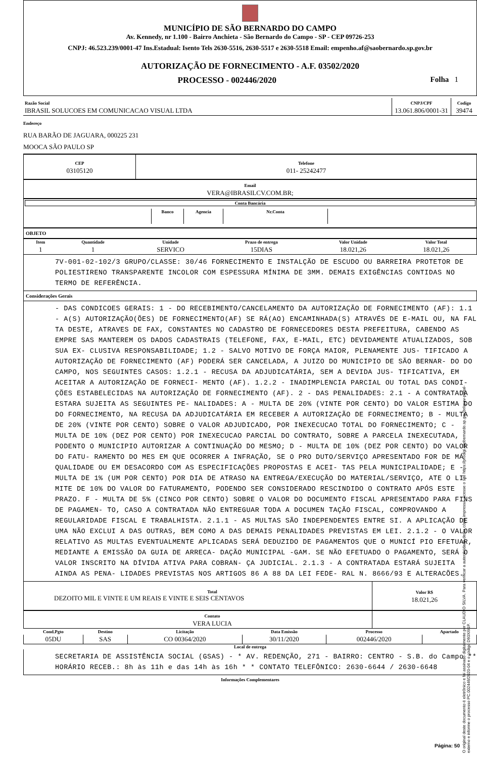MUNICÍPIO DE SÃO BERNARDO DO CAMPO
Av. Kennedy, nr 1.100 - Bairro Anchieta - São Bernardo do Campo - SP - CEP 09726-253
CNPJ: 46.523.239/0001-47 Ins.Estadual: Isento Tels 2630-5516, 2630-5517 e 2630-5518 Email: empenho.af@saobernardo.sp.gov.br
AUTORIZAÇÃO DE FORNECIMENTO - A.F. 03502/2020
PROCESSO - 002446/2020 Folha 1
| Razão Social IBRASIL SOLUCOES EM COMUNICACAO VISUAL LTDA | CNPJ/CPF 13.061.806/0001-31 | Codigo 39474 |
Endereço
RUA BARÃO DE JAGUARA, 000225 231
MOOCA SÃO PAULO SP
| CEP 03105120 | Telefone 011- 25242477 |
Email
VERA@IBRASILCV.COM.BR;
Conta Bancária
| Banco | Agencia | Nr.Conta |
| --- | --- | --- |
OBJETO
| Item | Quantidade | Unidade | Prazo de entrega | Valor Unidade | Valor Total |
| --- | --- | --- | --- | --- | --- |
| 1 | 1 | SERVICO | 15DIAS | 18.021,26 | 18.021,26 |
7V-001-02-102/3 GRUPO/CLASSE: 30/46 FORNECIMENTO E INSTALÇÃO DE ESCUDO OU BARREIRA PROTETOR DE POLIESTIRENO TRANSPARENTE INCOLOR COM ESPESSURA MÍNIMA DE 3MM. DEMAIS EXIGÊNCIAS CONTIDAS NO TERMO DE REFERÊNCIA.
Considerações Gerais
- DAS CONDICOES GERAIS: 1 - DO RECEBIMENTO/CANCELAMENTO DA AUTORIZAÇÃO DE FORNECIMENTO (AF): 1.1 - A(S) AUTORIZAÇÃO(ÕES) DE FORNECIMENTO(AF) SE RÁ(AO) ENCAMINHADA(S) ATRAVÉS DE E-MAIL OU, NA FAL TA DESTE, ATRAVES DE FAX, CONSTANTES NO CADASTRO DE FORNECEDORES DESTA PREFEITURA, CABENDO AS EMPRE SAS MANTEREM OS DADOS CADASTRAIS (TELEFONE, FAX, E-MAIL, ETC) DEVIDAMENTE ATUALIZADOS, SOB SUA EX- CLUSIVA RESPONSABILIDADE; 1.2 - SALVO MOTIVO DE FORÇA MAIOR, PLENAMENTE JUS- TIFICADO A AUTORIZAÇÃO DE FORNECIMENTO (AF) PODERÁ SER CANCELADA, A JUIZO DO MUNICIPIO DE SÃO BERNAR- DO DO CAMPO, NOS SEGUINTES CASOS: 1.2.1 - RECUSA DA ADJUDICATÁRIA, SEM A DEVIDA JUS- TIFICATIVA, EM ACEITAR A AUTORIZAÇÃO DE FORNECI- MENTO (AF). 1.2.2 - INADIMPLENCIA PARCIAL OU TOTAL DAS CONDI- ÇÕES ESTABELECIDAS NA AUTORIZAÇÃO DE FORNECIMENTO (AF). 2 - DAS PENALIDADES: 2.1 - A CONTRATADA ESTARA SUJEITA AS SEGUINTES PE- NALIDADES: A - MULTA DE 20% (VINTE POR CENTO) DO VALOR ESTIMA DO DO FORNECIMENTO, NA RECUSA DA ADJUDICATÁRIA EM RECEBER A AUTORIZAÇÃO DE FORNECIMENTO; B - MULTA DE 20% (VINTE POR CENTO) SOBRE O VALOR ADJUDICADO, POR INEXECUCAO TOTAL DO FORNECIMENTO; C - MULTA DE 10% (DEZ POR CENTO) POR INEXECUCAO PARCIAL DO CONTRATO, SOBRE A PARCELA INEXECUTADA, PODENTO O MUNICIPIO AUTORIZAR A CONTINUAÇÃO DO MESMO; D - MULTA DE 10% (DEZ POR CENTO) DO VALOR DO FATU- RAMENTO DO MES EM QUE OCORRER A INFRAÇÃO, SE O PRO DUTO/SERVIÇO APRESENTADO FOR DE MÁ QUALIDADE OU EM DESACORDO COM AS ESPECIFICAÇÕES PROPOSTAS E ACEI- TAS PELA MUNICIPALIDADE; E - MULTA DE 1% (UM POR CENTO) POR DIA DE ATRASO NA ENTREGA/EXECUÇÃO DO MATERIAL/SERVIÇO, ATE O LI- MITE DE 10% DO VALOR DO FATURAMENTO, PODENDO SER CONSIDERADO RESCINDIDO O CONTRATO APÓS ESTE PRAZO. F - MULTA DE 5% (CINCO POR CENTO) SOBRE O VALOR DO DOCUMENTO FISCAL APRESENTADO PARA FINS DE PAGAMEN- TO, CASO A CONTRATADA NÃO ENTREGUAR TODA A DOCUMEN TAÇÃO FISCAL, COMPROVANDO A REGULARIDADE FISCAL E TRABALHISTA. 2.1.1 - AS MULTAS SÃO INDEPENDENTES ENTRE SI. A APLICAÇÃO DE UMA NÃO EXCLUI A DAS OUTRAS, BEM COMO A DAS DEMAIS PENALIDADES PREVISTAS EM LEI. 2.1.2 - O VALOR RELATIVO AS MULTAS EVENTUALMENTE APLICADAS SERÁ DEDUZIDO DE PAGAMENTOS QUE O MUNICÍ PIO EFETUAR, MEDIANTE A EMISSÃO DA GUIA DE ARRECA- DAÇÃO MUNICIPAL -GAM. SE NÃO EFETUADO O PAGAMENTO, SERÁ O VALOR INSCRITO NA DÍVIDA ATIVA PARA COBRAN- ÇA JUDICIAL. 2.1.3 - A CONTRATADA ESTARÁ SUJEITA AINDA AS PENA- LIDADES PREVISTAS NOS ARTIGOS 86 A 88 DA LEI FEDE- RAL N. 8666/93 E ALTERACÕES.
| Total DEZOITO MIL E VINTE E UM REAIS E VINTE E SEIS CENTAVOS | Valor R$ 18.021,26 |
| Contato VERA LUCIA | |
| Cond.Pgto | Destino | Licitação | Data Emissão | Processo | Apartado |
| --- | --- | --- | --- | --- | --- |
| 05DU | SAS | CO 00364/2020 | 30/11/2020 | 002446/2020 | |
Local de entrega
SECRETARIA DE ASSISTÊNCIA SOCIAL (GSAS) - * AV. REDENÇÃO, 271 - BAIRRO: CENTRO - S.B. do Campo ** HORÁRIO RECEB.: 8h às 11h e das 14h às 16h * * CONTATO TELEFÔNICO: 2630-6644 / 2630-6648
Informações Complementares
O original deste documento é eletrônico e foi assinado digitalmente por CLAUDIO SILVA. Para verificar a autenticidade desta cópia impressa, acesse o site https://prodigi.saobernardo.sp.gov.br/cpav-portal-externo e informe o processo PC.002446/2020-04 e o código D60XI91P.
Página: 50